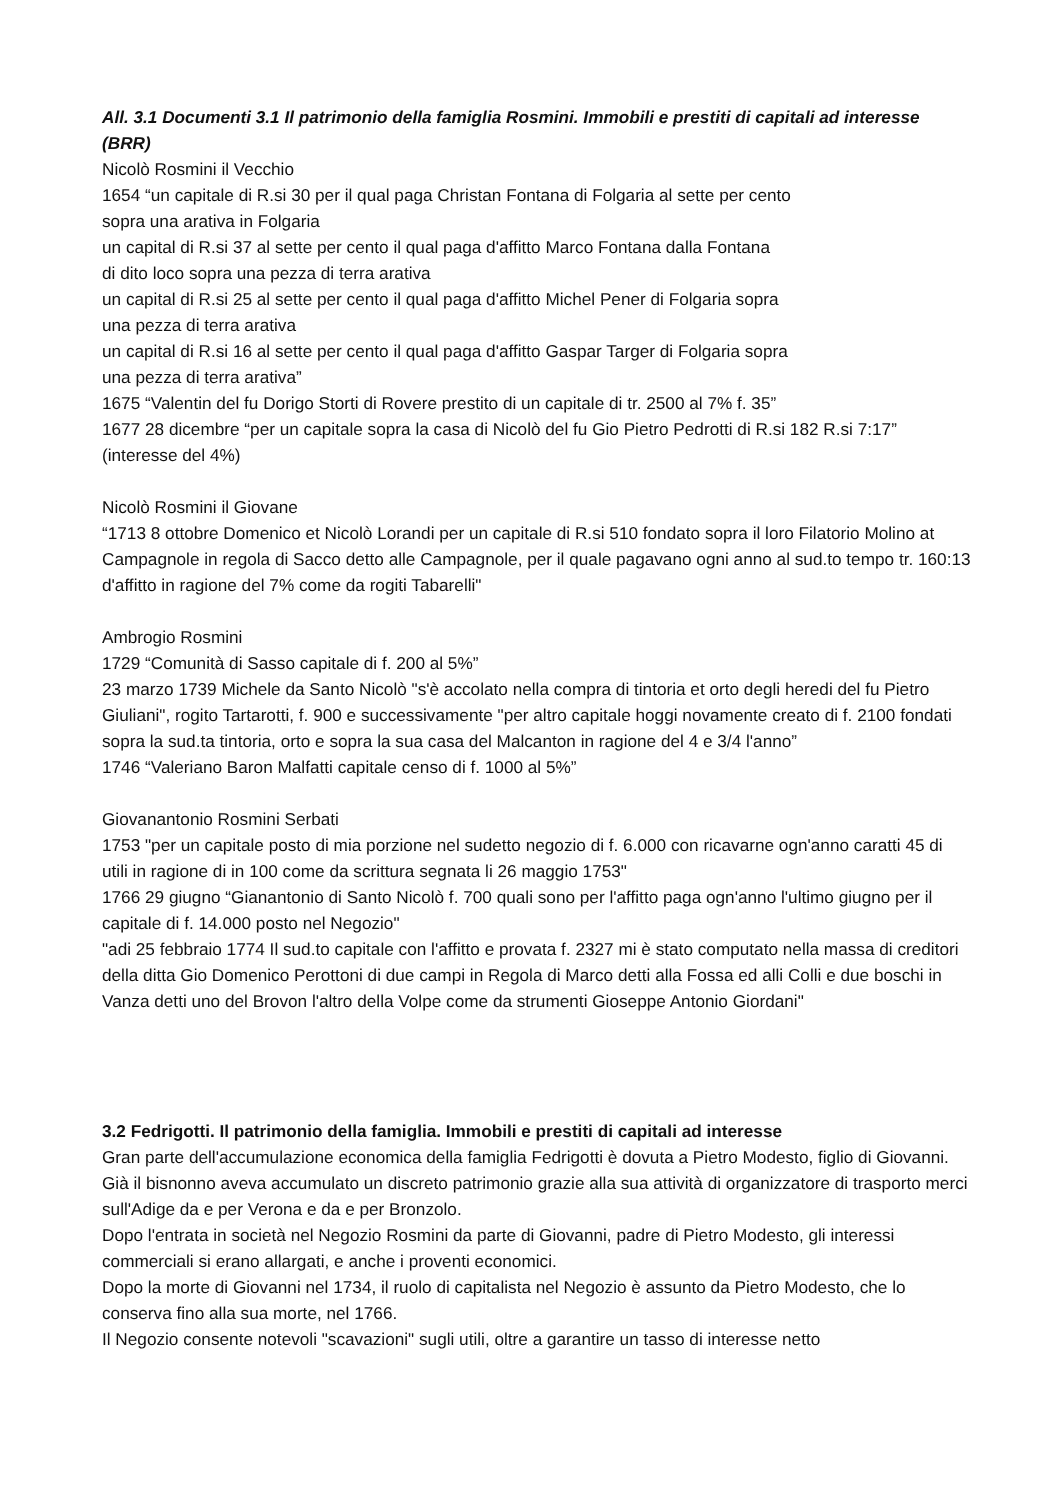All. 3.1 Documenti 3.1 Il patrimonio della famiglia Rosmini. Immobili e prestiti di capitali ad interesse (BRR)
Nicolò Rosmini il Vecchio
1654 “un capitale di R.si 30 per il qual paga Christan Fontana di Folgaria al sette per cento
sopra una arativa in Folgaria
un capital di R.si 37 al sette per cento il qual paga d'affitto Marco Fontana dalla Fontana
di dito loco sopra una pezza di terra arativa
un capital di R.si 25 al sette per cento il qual paga d'affitto Michel Pener di Folgaria sopra
una pezza di terra arativa
un capital di R.si 16 al sette per cento il qual paga d'affitto Gaspar Targer di Folgaria sopra
una pezza di terra arativa”
1675 “Valentin del fu Dorigo Storti di Rovere prestito di un capitale di tr. 2500 al 7% f. 35”
1677 28 dicembre “per un capitale sopra la casa di Nicolò del fu Gio Pietro Pedrotti di R.si 182 R.si 7:17” (interesse del 4%)
Nicolò Rosmini il Giovane
“1713 8 ottobre Domenico et Nicolò Lorandi per un capitale di R.si 510 fondato sopra il loro Filatorio Molino at Campagnole in regola di Sacco detto alle Campagnole, per il quale pagavano ogni anno al sud.to tempo tr. 160:13 d'affitto in ragione del 7% come da rogiti Tabarelli"
Ambrogio Rosmini
1729 “Comunità di Sasso capitale di f. 200 al 5%”
23 marzo 1739 Michele da Santo Nicolò "s'è accolato nella compra di tintoria et orto degli heredi del fu Pietro Giuliani", rogito Tartarotti, f. 900 e successivamente "per altro capitale hoggi novamente creato di f. 2100 fondati sopra la sud.ta tintoria, orto e sopra la sua casa del Malcanton in ragione del 4 e 3/4 l'anno”
1746 “Valeriano Baron Malfatti capitale censo di f. 1000 al 5%”
Giovanantonio Rosmini Serbati
1753 "per un capitale posto di mia porzione nel sudetto negozio di f. 6.000 con ricavarne ogn'anno caratti 45 di utili in ragione di in 100 come da scrittura segnata li 26 maggio 1753"
1766 29 giugno “Gianantonio di Santo Nicolò f. 700 quali sono per l'affitto paga ogn'anno l'ultimo giugno per il capitale di f. 14.000 posto nel Negozio"
"adi 25 febbraio 1774 Il sud.to capitale con l'affitto e provata f. 2327 mi è stato computato nella massa di creditori della ditta Gio Domenico Perottoni di due campi in Regola di Marco detti alla Fossa ed alli Colli e due boschi in Vanza detti uno del Brovon l'altro della Volpe come da strumenti Gioseppe Antonio Giordani"
3.2 Fedrigotti. Il patrimonio della famiglia. Immobili e prestiti di capitali ad interesse
Gran parte dell'accumulazione economica della famiglia Fedrigotti è dovuta a Pietro Modesto, figlio di Giovanni. Già il bisnonno aveva accumulato un discreto patrimonio grazie alla sua attività di organizzatore di trasporto merci sull'Adige da e per Verona e da e per Bronzolo.
Dopo l'entrata in società nel Negozio Rosmini da parte di Giovanni, padre di Pietro Modesto, gli interessi commerciali si erano allargati, e anche i proventi economici.
Dopo la morte di Giovanni nel 1734, il ruolo di capitalista nel Negozio è assunto da Pietro Modesto, che lo conserva fino alla sua morte, nel 1766.
Il Negozio consente notevoli "scavazioni" sugli utili, oltre a garantire un tasso di interesse netto